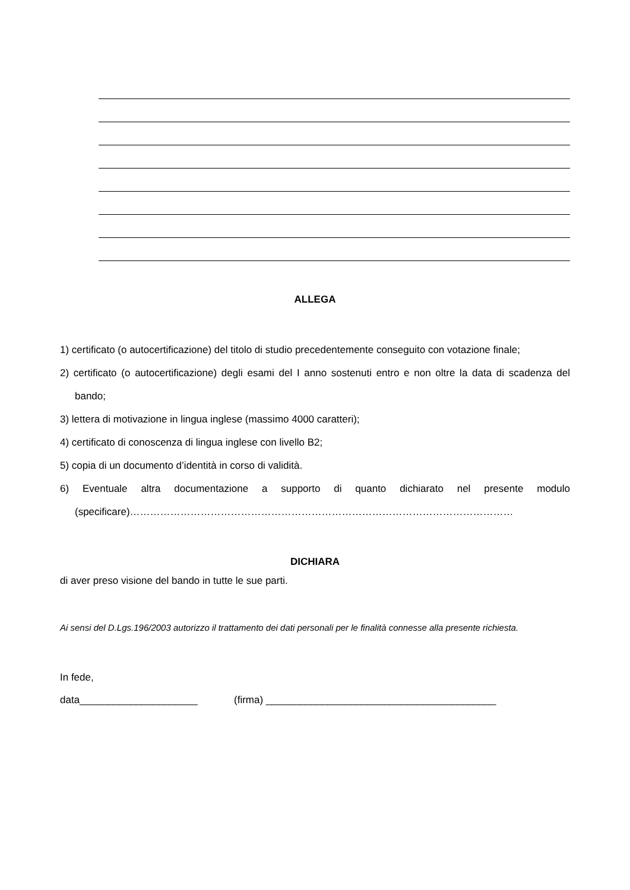ALLEGA
1) certificato (o autocertificazione) del titolo di studio precedentemente conseguito con votazione finale;
2) certificato (o autocertificazione) degli esami del I anno sostenuti entro e non oltre la data di scadenza del bando;
3) lettera di motivazione in lingua inglese (massimo 4000 caratteri);
4) certificato di conoscenza di lingua inglese con livello B2;
5) copia di un documento d’identità in corso di validità.
6) Eventuale altra documentazione a supporto di quanto dichiarato nel presente modulo (specificare)……………………………………………………………………………………………………
DICHIARA
di aver preso visione del bando in tutte le sue parti.
Ai sensi del D.Lgs.196/2003 autorizzo il trattamento dei dati personali per le finalità connesse alla presente richiesta.
In fede,
data_____________________ (firma) _________________________________________